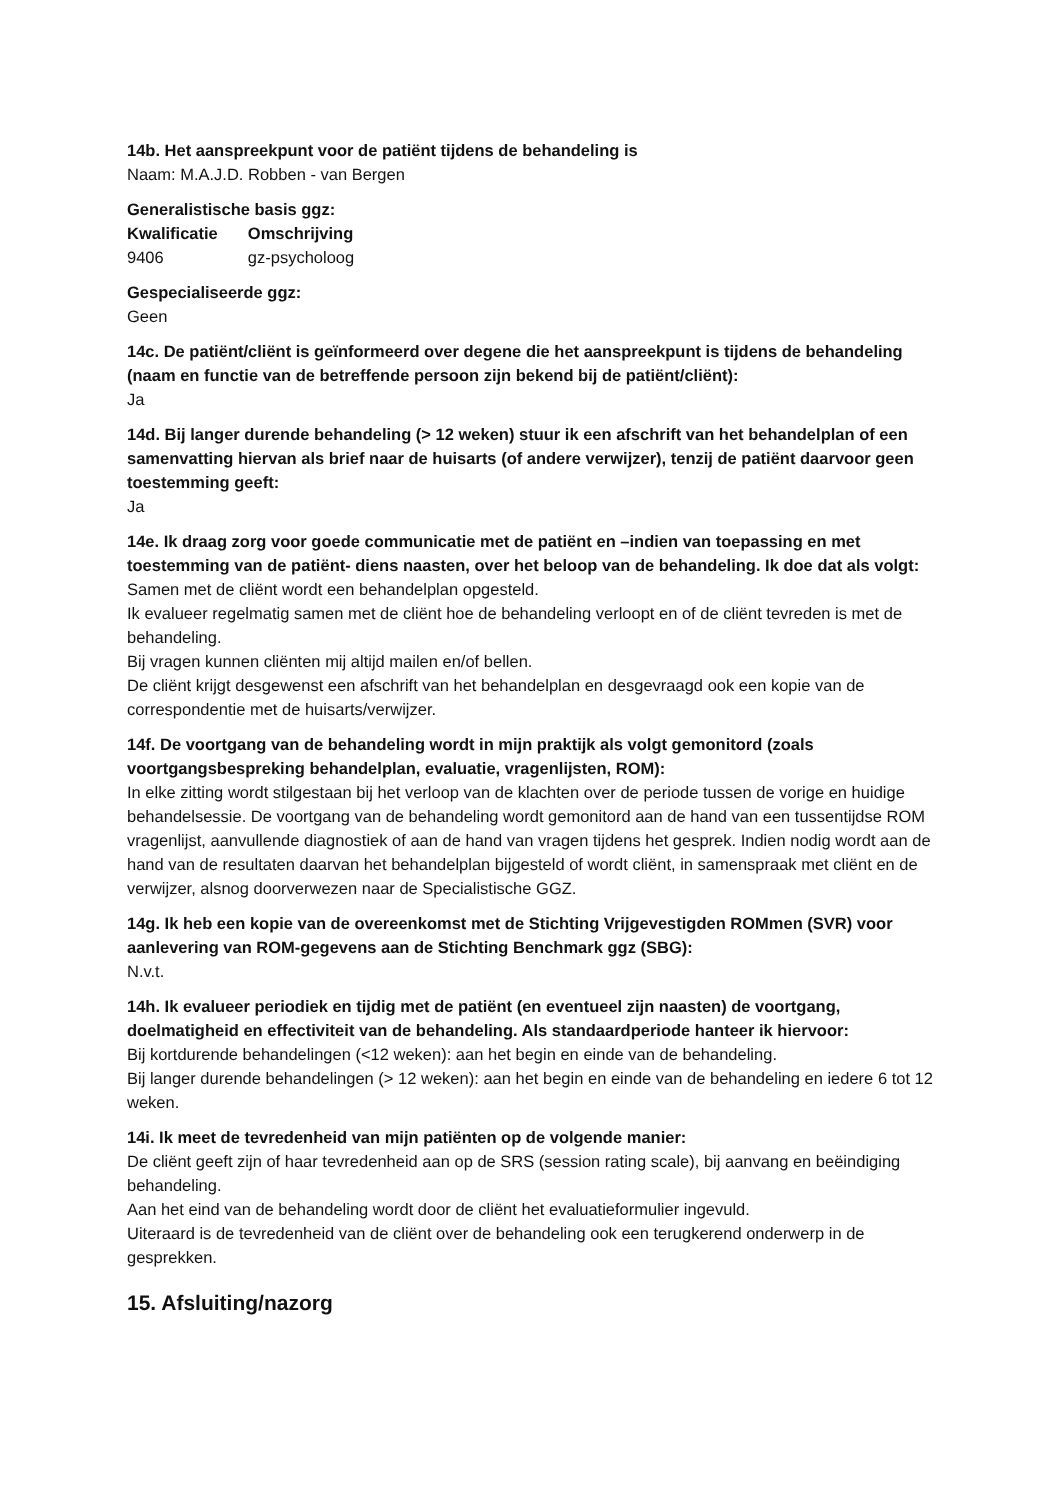14b. Het aanspreekpunt voor de patiënt tijdens de behandeling is
Naam: M.A.J.D. Robben - van Bergen
Generalistische basis ggz:
| Kwalificatie | Omschrijving |
| --- | --- |
| 9406 | gz-psycholoog |
Gespecialiseerde ggz:
Geen
14c. De patiënt/cliënt is geïnformeerd over degene die het aanspreekpunt is tijdens de behandeling (naam en functie van de betreffende persoon zijn bekend bij de patiënt/cliënt):
Ja
14d. Bij langer durende behandeling (> 12 weken) stuur ik een afschrift van het behandelplan of een samenvatting hiervan als brief naar de huisarts (of andere verwijzer), tenzij de patiënt daarvoor geen toestemming geeft:
Ja
14e. Ik draag zorg voor goede communicatie met de patiënt en –indien van toepassing en met toestemming van de patiënt- diens naasten, over het beloop van de behandeling. Ik doe dat als volgt:
Samen met de cliënt wordt een behandelplan opgesteld.
Ik evalueer regelmatig samen met de cliënt hoe de behandeling verloopt en of de cliënt tevreden is met de behandeling.
Bij vragen kunnen cliënten mij altijd mailen en/of bellen.
De cliënt krijgt desgewenst een afschrift van het behandelplan en desgevraagd ook een kopie van de correspondentie met de huisarts/verwijzer.
14f. De voortgang van de behandeling wordt in mijn praktijk als volgt gemonitord (zoals voortgangsbespreking behandelplan, evaluatie, vragenlijsten, ROM):
In elke zitting wordt stilgestaan bij het verloop van de klachten over de periode tussen de vorige en huidige behandelsessie. De voortgang van de behandeling wordt gemonitord aan de hand van een tussentijdse ROM vragenlijst, aanvullende diagnostiek of aan de hand van vragen tijdens het gesprek. Indien nodig wordt aan de hand van de resultaten daarvan het behandelplan bijgesteld of wordt cliënt, in samenspraak met cliënt en de verwijzer, alsnog doorverwezen naar de Specialistische GGZ.
14g. Ik heb een kopie van de overeenkomst met de Stichting Vrijgevestigden ROMmen (SVR) voor aanlevering van ROM-gegevens aan de Stichting Benchmark ggz (SBG):
N.v.t.
14h. Ik evalueer periodiek en tijdig met de patiënt (en eventueel zijn naasten) de voortgang, doelmatigheid en effectiviteit van de behandeling. Als standaardperiode hanteer ik hiervoor:
Bij kortdurende behandelingen (<12 weken): aan het begin en einde van de behandeling.
Bij langer durende behandelingen (> 12 weken): aan het begin en einde van de behandeling en iedere 6 tot 12 weken.
14i. Ik meet de tevredenheid van mijn patiënten op de volgende manier:
De cliënt geeft zijn of haar tevredenheid aan op de SRS (session rating scale), bij aanvang en beëindiging behandeling.
Aan het eind van de behandeling wordt door de cliënt het evaluatieformulier ingevuld.
Uiteraard is de tevredenheid van de cliënt over de behandeling ook een terugkerend onderwerp in de gesprekken.
15. Afsluiting/nazorg